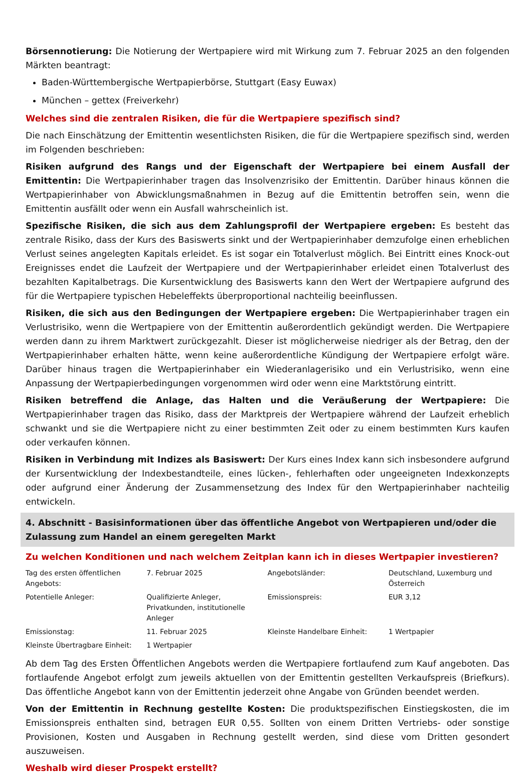Börsennotierung: Die Notierung der Wertpapiere wird mit Wirkung zum 7. Februar 2025 an den folgenden Märkten beantragt:
Baden-Württembergische Wertpapierbörse, Stuttgart (Easy Euwax)
München – gettex (Freiverkehr)
Welches sind die zentralen Risiken, die für die Wertpapiere spezifisch sind?
Die nach Einschätzung der Emittentin wesentlichsten Risiken, die für die Wertpapiere spezifisch sind, werden im Folgenden beschrieben:
Risiken aufgrund des Rangs und der Eigenschaft der Wertpapiere bei einem Ausfall der Emittentin: Die Wertpapierinhaber tragen das Insolvenzrisiko der Emittentin. Darüber hinaus können die Wertpapierinhaber von Abwicklungsmaßnahmen in Bezug auf die Emittentin betroffen sein, wenn die Emittentin ausfällt oder wenn ein Ausfall wahrscheinlich ist.
Spezifische Risiken, die sich aus dem Zahlungsprofil der Wertpapiere ergeben: Es besteht das zentrale Risiko, dass der Kurs des Basiswerts sinkt und der Wertpapierinhaber demzufolge einen erheblichen Verlust seines angelegten Kapitals erleidet. Es ist sogar ein Totalverlust möglich. Bei Eintritt eines Knock-out Ereignisses endet die Laufzeit der Wertpapiere und der Wertpapierinhaber erleidet einen Totalverlust des bezahlten Kapitalbetrags. Die Kursentwicklung des Basiswerts kann den Wert der Wertpapiere aufgrund des für die Wertpapiere typischen Hebeleffekts überproportional nachteilig beeinflussen.
Risiken, die sich aus den Bedingungen der Wertpapiere ergeben: Die Wertpapierinhaber tragen ein Verlustrisiko, wenn die Wertpapiere von der Emittentin außerordentlich gekündigt werden. Die Wertpapiere werden dann zu ihrem Marktwert zurückgezahlt. Dieser ist möglicherweise niedriger als der Betrag, den der Wertpapierinhaber erhalten hätte, wenn keine außerordentliche Kündigung der Wertpapiere erfolgt wäre. Darüber hinaus tragen die Wertpapierinhaber ein Wiederanlagerisiko und ein Verlustrisiko, wenn eine Anpassung der Wertpapierbedingungen vorgenommen wird oder wenn eine Marktstörung eintritt.
Risiken betreffend die Anlage, das Halten und die Veräußerung der Wertpapiere: Die Wertpapierinhaber tragen das Risiko, dass der Marktpreis der Wertpapiere während der Laufzeit erheblich schwankt und sie die Wertpapiere nicht zu einer bestimmten Zeit oder zu einem bestimmten Kurs kaufen oder verkaufen können.
Risiken in Verbindung mit Indizes als Basiswert: Der Kurs eines Index kann sich insbesondere aufgrund der Kursentwicklung der Indexbestandteile, eines lücken-, fehlerhaften oder ungeeigneten Indexkonzepts oder aufgrund einer Änderung der Zusammensetzung des Index für den Wertpapierinhaber nachteilig entwickeln.
4. Abschnitt - Basisinformationen über das öffentliche Angebot von Wertpapieren und/oder die Zulassung zum Handel an einem geregelten Markt
Zu welchen Konditionen und nach welchem Zeitplan kann ich in dieses Wertpapier investieren?
| Tag des ersten öffentlichen Angebots: | 7. Februar 2025 | Angebotsländer: | Deutschland, Luxemburg und Österreich |
| Potentielle Anleger: | Qualifizierte Anleger, Privatkunden, institutionelle Anleger | Emissionspreis: | EUR 3,12 |
| Emissionstag: | 11. Februar 2025 | Kleinste Handelbare Einheit: | 1 Wertpapier |
| Kleinste Übertragbare Einheit: | 1 Wertpapier | | |
Ab dem Tag des Ersten Öffentlichen Angebots werden die Wertpapiere fortlaufend zum Kauf angeboten. Das fortlaufende Angebot erfolgt zum jeweils aktuellen von der Emittentin gestellten Verkaufspreis (Briefkurs). Das öffentliche Angebot kann von der Emittentin jederzeit ohne Angabe von Gründen beendet werden.
Von der Emittentin in Rechnung gestellte Kosten: Die produktspezifischen Einstiegskosten, die im Emissionspreis enthalten sind, betragen EUR 0,55. Sollten von einem Dritten Vertriebs- oder sonstige Provisionen, Kosten und Ausgaben in Rechnung gestellt werden, sind diese vom Dritten gesondert auszuweisen.
Weshalb wird dieser Prospekt erstellt?